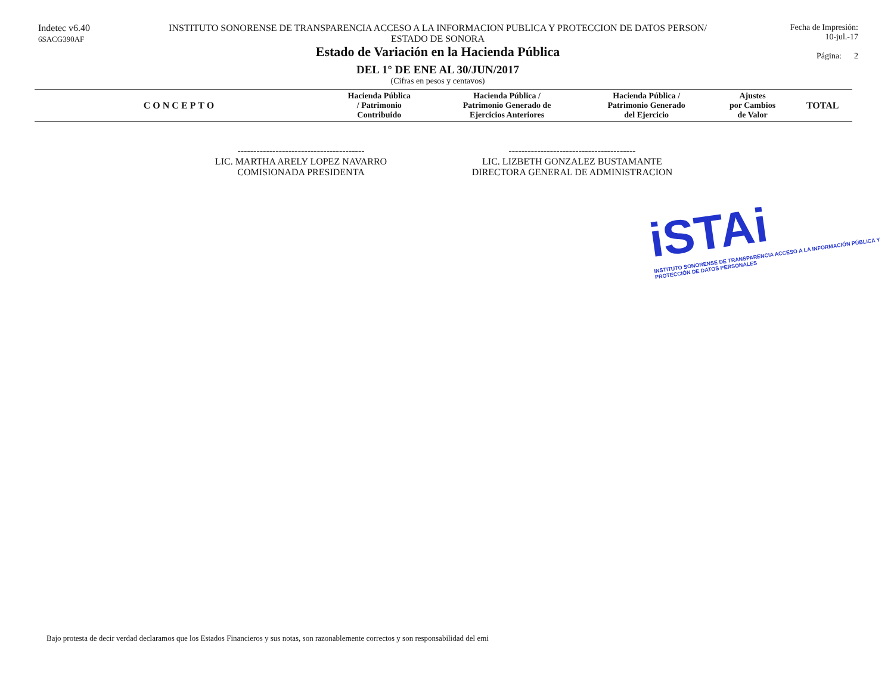Indetec v6.40
6SACG390AF
INSTITUTO SONORENSE DE TRANSPARENCIA ACCESO A LA INFORMACION PUBLICA Y PROTECCION DE DATOS PERSON/
ESTADO DE SONORA
Estado de Variación en la Hacienda Pública
DEL 1° DE ENE AL 30/JUN/2017
(Cifras en pesos y centavos)
Fecha de Impresión:
10-jul.-17
Página: 2
| CONCEPTO | Hacienda Pública / Patrimonio Contribuido | Hacienda Pública / Patrimonio Generado de Ejercicios Anteriores | Hacienda Pública / Patrimonio Generado del Ejercicio | Ajustes por Cambios de Valor | TOTAL |
| --- | --- | --- | --- | --- | --- |
----------------------------------------
LIC. MARTHA ARELY LOPEZ NAVARRO
COMISIONADA PRESIDENTA
----------------------------------------
LIC. LIZBETH GONZALEZ BUSTAMANTE
DIRECTORA GENERAL DE ADMINISTRACION
iSTAi
INSTITUTO SONORENSE DE TRANSPARENCIA ACCESO A LA INFORMACIÓN PÚBLICA Y PROTECCIÓN DE DATOS PERSONALES
Bajo protesta de decir verdad declaramos que los Estados Financieros y sus notas, son razonablemente correctos y son responsabilidad del emi